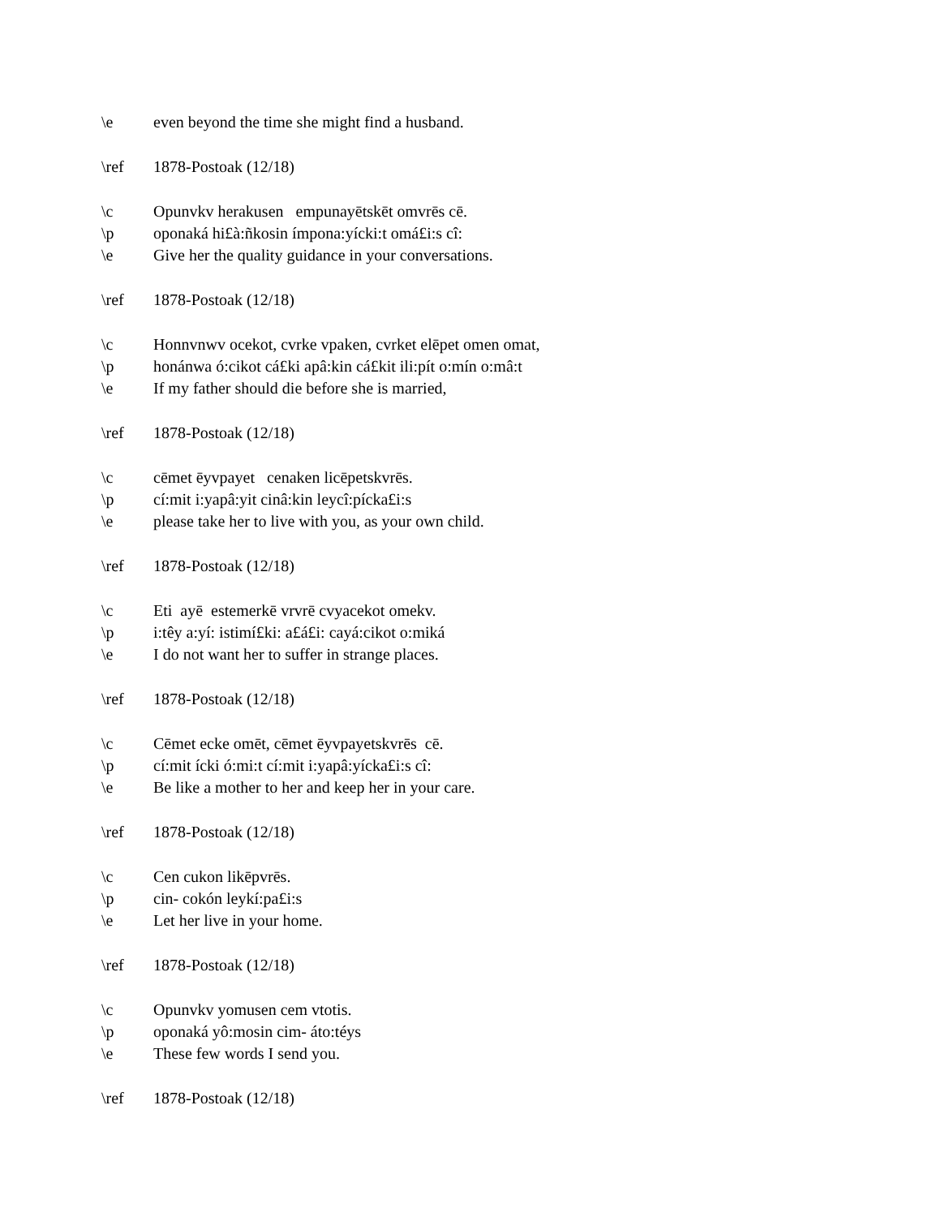\e even beyond the time she might find a husband.
\ref 1878-Postoak (12/18)
\c Opunvkv herakusen empunayētskēt omvrēs cē.
\p oponaká hi£à:ñkosin ímpona:yícki:t omá£i:s cî:
\e Give her the quality guidance in your conversations.
\ref 1878-Postoak (12/18)
\c Honnvnwv ocekot, cvrke vpaken, cvrket elēpet omen omat,
\p honánwa ó:cikot cá£ki apâ:kin cá£kit ili:pít o:mín o:mâ:t
\e If my father should die before she is married,
\ref 1878-Postoak (12/18)
\c cēmet ēyvpayet cenaken licēpetskvrēs.
\p cí:mit i:yapâ:yit cinâ:kin leycî:pícka£i:s
\e please take her to live with you, as your own child.
\ref 1878-Postoak (12/18)
\c Eti ayē estemerkē vrvrē cvyacekot omekv.
\p i:têy a:yí: istimí£ki: a£á£i: cayá:cikot o:miká
\e I do not want her to suffer in strange places.
\ref 1878-Postoak (12/18)
\c Cēmet ecke omēt, cēmet ēyvpayetskvrēs cē.
\p cí:mit ícki ó:mi:t cí:mit i:yapâ:yícka£i:s cî:
\e Be like a mother to her and keep her in your care.
\ref 1878-Postoak (12/18)
\c Cen cukon likēpvrēs.
\p cin- cokón leykí:pa£i:s
\e Let her live in your home.
\ref 1878-Postoak (12/18)
\c Opunvkv yomusen cem vtotis.
\p oponaká yô:mosin cim- áto:téys
\e These few words I send you.
\ref 1878-Postoak (12/18)